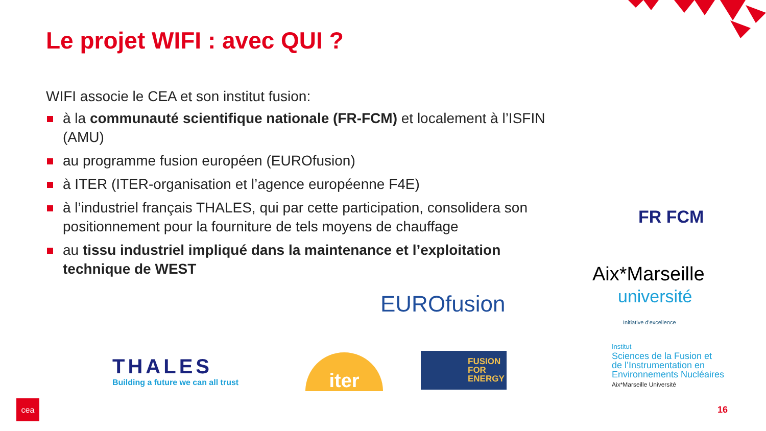Le projet WIFI : avec QUI ?
WIFI associe le CEA et son institut fusion:
à la communauté scientifique nationale (FR-FCM) et localement à l’ISFIN (AMU)
au programme fusion européen (EUROfusion)
à ITER (ITER-organisation et l’agence européenne F4E)
à l’industriel français THALES, qui par cette participation, consolidera son positionnement pour la fourniture de tels moyens de chauffage
au tissu industriel impliqué dans la maintenance et l’exploitation technique de WEST
FR FCM
Aix*Marseille
université
Initiative d'excellence
EUROfusion
THALES
Building a future we can all trust
iter
FUSION
FOR
ENERGY
Institut
Sciences de la Fusion et
de l’Instrumentation en
Environnements Nucléaires
Aix*Marseille Université
cea
16